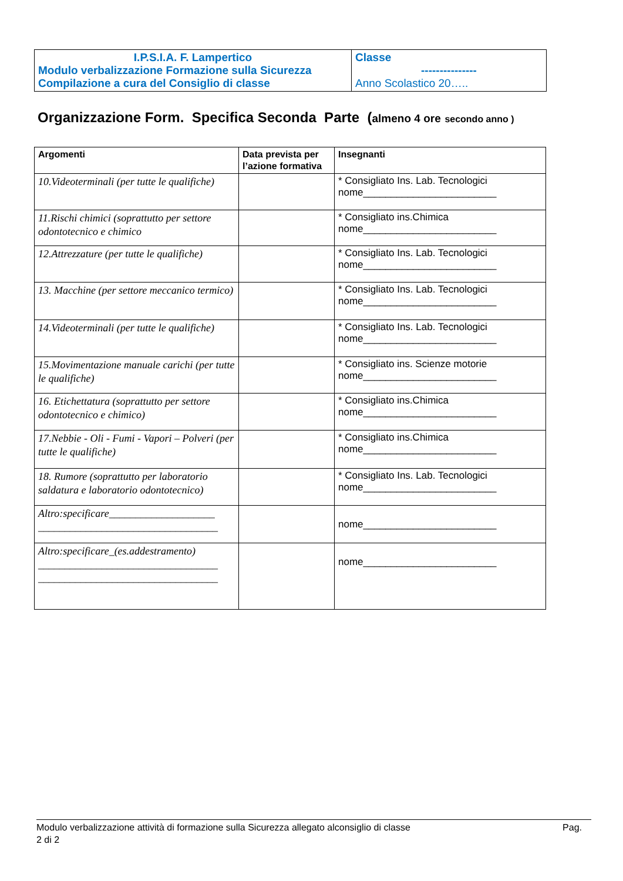| I.P.S.I.A. F. Lampertico Modulo verbalizzazione Formazione sulla Sicurezza Compilazione a cura del Consiglio di classe | Classe --------------- Anno Scolastico 20….. |
Organizzazione Form. Specifica Seconda Parte (almeno 4 ore secondo anno )
| Argomenti | Data prevista per l’azione formativa | Insegnanti |
| --- | --- | --- |
| 10.Videoterminali (per tutte le qualifiche) | | * Consigliato Ins. Lab. Tecnologici nome________________________ |
| 11.Rischi chimici (soprattutto per settore odontotecnico e chimico | | * Consigliato ins.Chimica nome________________________ |
| 12.Attrezzature (per tutte le qualifiche) | | * Consigliato Ins. Lab. Tecnologici nome________________________ |
| 13. Macchine (per settore meccanico termico) | | * Consigliato Ins. Lab. Tecnologici nome________________________ |
| 14.Videoterminali (per tutte le qualifiche) | | * Consigliato Ins. Lab. Tecnologici nome________________________ |
| 15.Movimentazione manuale carichi (per tutte le qualifiche) | | * Consigliato ins. Scienze motorie nome________________________ |
| 16. Etichettatura (soprattutto per settore odontotecnico e chimico) | | * Consigliato ins.Chimica nome________________________ |
| 17.Nebbie - Oli - Fumi - Vapori – Polveri (per tutte le qualifiche) | | * Consigliato ins.Chimica nome________________________ |
| 18. Rumore (soprattutto per laboratorio saldatura e laboratorio odontotecnico) | | * Consigliato Ins. Lab. Tecnologici nome________________________ |
| Altro:specificare____________________ __________________________________ | | nome________________________ |
| Altro:specificare_(es.addestramento) __________________________________ __________________________________ | | nome________________________ |
Modulo verbalizzazione attività di formazione sulla Sicurezza allegato alconsiglio di classe Pag.
2 di 2